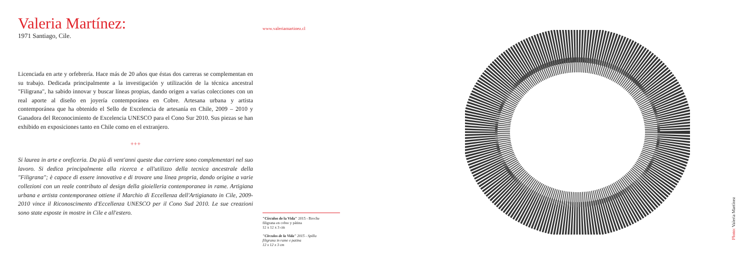Valeria Martínez:
1971 Santiago, Cile.
Licenciada en arte y orfebrería. Hace más de 20 años que éstas dos carreras se complementan en su trabajo. Dedicada principalmente a la investigación y utilización de la técnica ancestral "Filigrana", ha sabido innovar y buscar líneas propias, dando origen a varias colecciones con un real aporte al diseño en joyería contemporánea en Cobre. Artesana urbana y artista contemporánea que ha obtenido el Sello de Excelencia de artesanía en Chile, 2009 – 2010 y Ganadora del Reconocimiento de Excelencia UNESCO para el Cono Sur 2010. Sus piezas se han exhibido en exposiciones tanto en Chile como en el extranjero.
+++
Si laurea in arte e oreficeria. Da più di vent'anni queste due carriere sono complementari nel suo lavoro. Si dedica principalmente alla ricerca e all'utilizzo della tecnica ancestrale della "Filigrana"; è capace di essere innovativa e di trovare una linea propria, dando origine a varie collezioni con un reale contributo al design della gioielleria contemporanea in rame. Artigiana urbana e artista contemporanea ottiene il Marchio di Eccellenza dell'Artigianato in Cile, 2009-2010 vince il Riconoscimento d'Eccellenza UNESCO per il Cono Sud 2010. Le sue creazioni sono state esposte in mostre in Cile e all'estero.
www.valeriamartinez.cl
"Círculos de la Vida" 2015 - Broche
filigrana en cobre y pátina
12 x 12 x 3 cm
"Círculos de la Vida" 2015 - Spilla
filigrana in rame e patina
12 x 12 x 3 cm
Photo: Valeria Martínez